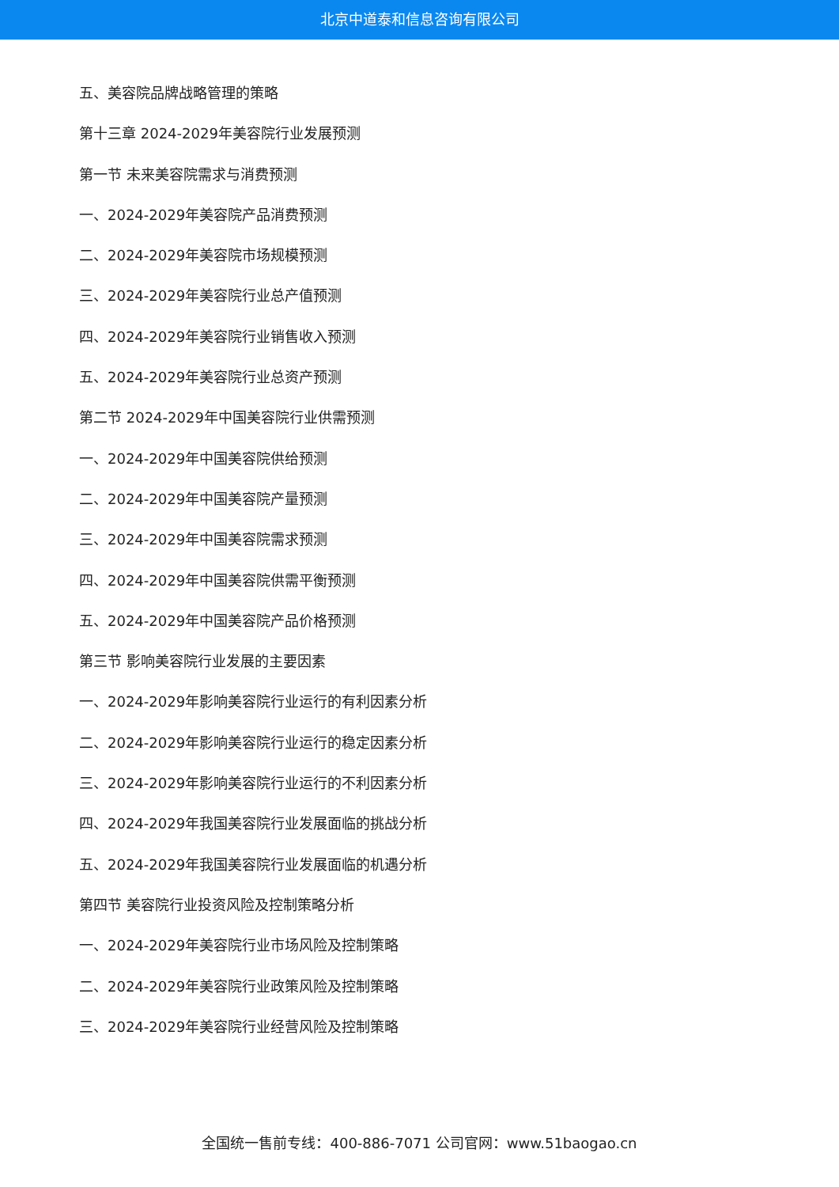北京中道泰和信息咨询有限公司
五、美容院品牌战略管理的策略
第十三章 2024-2029年美容院行业发展预测
第一节 未来美容院需求与消费预测
一、2024-2029年美容院产品消费预测
二、2024-2029年美容院市场规模预测
三、2024-2029年美容院行业总产值预测
四、2024-2029年美容院行业销售收入预测
五、2024-2029年美容院行业总资产预测
第二节 2024-2029年中国美容院行业供需预测
一、2024-2029年中国美容院供给预测
二、2024-2029年中国美容院产量预测
三、2024-2029年中国美容院需求预测
四、2024-2029年中国美容院供需平衡预测
五、2024-2029年中国美容院产品价格预测
第三节 影响美容院行业发展的主要因素
一、2024-2029年影响美容院行业运行的有利因素分析
二、2024-2029年影响美容院行业运行的稳定因素分析
三、2024-2029年影响美容院行业运行的不利因素分析
四、2024-2029年我国美容院行业发展面临的挑战分析
五、2024-2029年我国美容院行业发展面临的机遇分析
第四节 美容院行业投资风险及控制策略分析
一、2024-2029年美容院行业市场风险及控制策略
二、2024-2029年美容院行业政策风险及控制策略
三、2024-2029年美容院行业经营风险及控制策略
全国统一售前专线：400-886-7071 公司官网：www.51baogao.cn